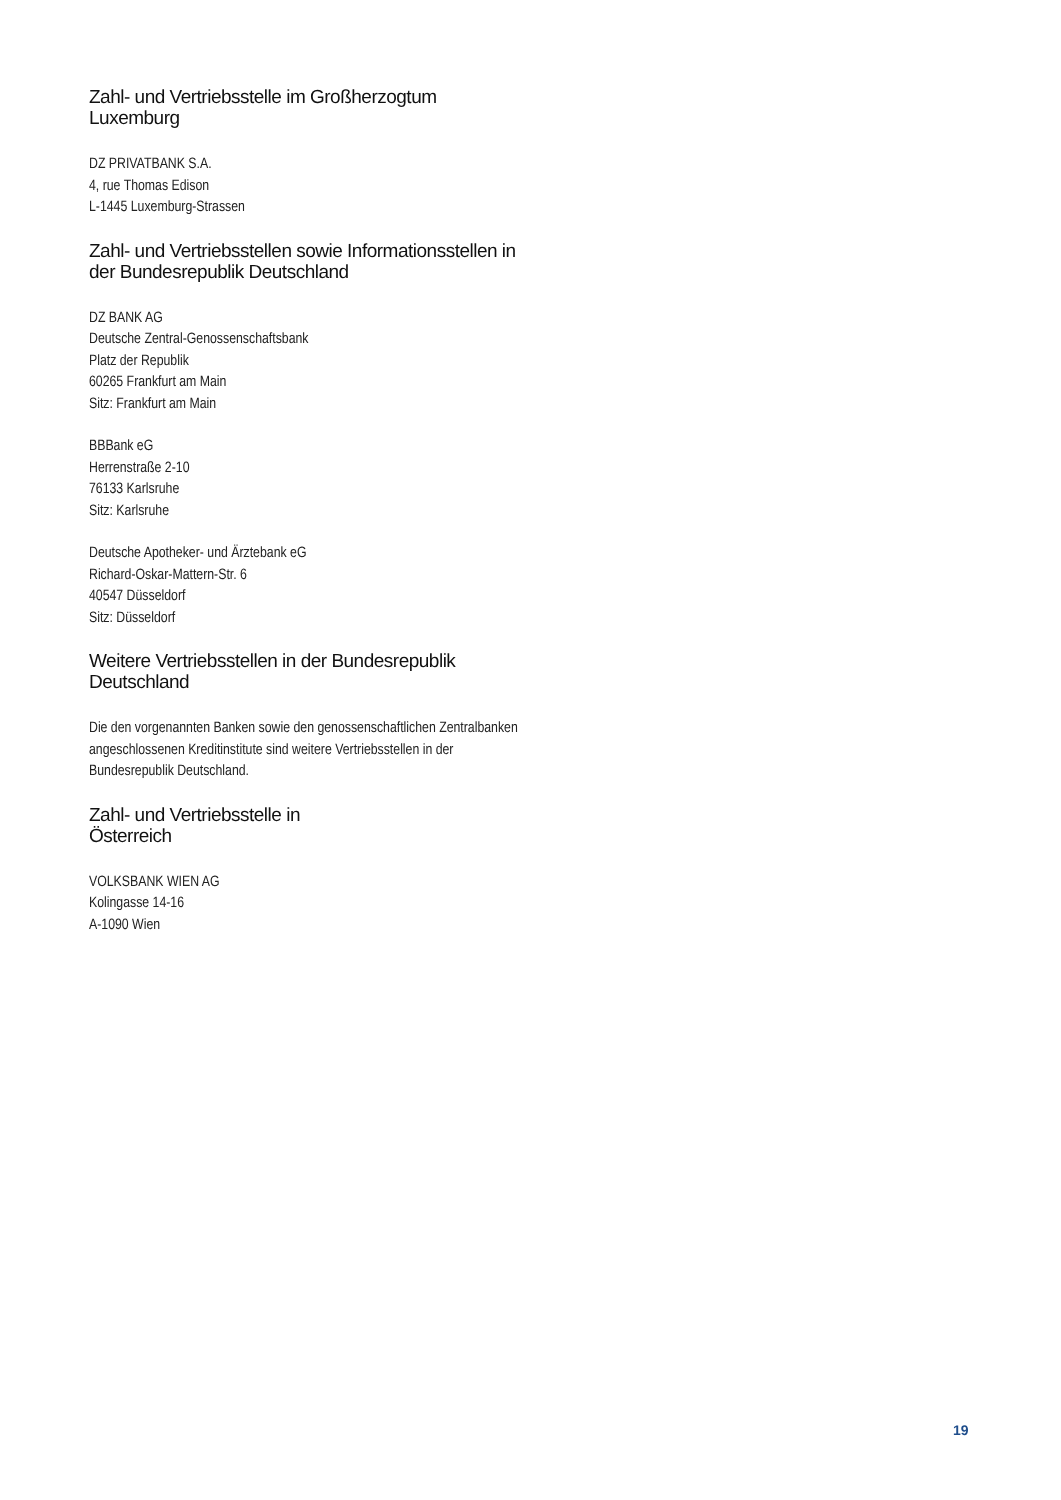Zahl- und Vertriebsstelle im Großherzogtum
Luxemburg
DZ PRIVATBANK S.A.
4, rue Thomas Edison
L-1445 Luxemburg-Strassen
Zahl- und Vertriebsstellen sowie Informationsstellen in der Bundesrepublik Deutschland
DZ BANK AG
Deutsche Zentral-Genossenschaftsbank
Platz der Republik
60265 Frankfurt am Main
Sitz: Frankfurt am Main
BBBank eG
Herrenstraße 2-10
76133 Karlsruhe
Sitz: Karlsruhe
Deutsche Apotheker- und Ärztebank eG
Richard-Oskar-Mattern-Str. 6
40547 Düsseldorf
Sitz: Düsseldorf
Weitere Vertriebsstellen in der Bundesrepublik
Deutschland
Die den vorgenannten Banken sowie den genossenschaftlichen Zentralbanken angeschlossenen Kreditinstitute sind weitere Vertriebsstellen in der Bundesrepublik Deutschland.
Zahl- und Vertriebsstelle in
Österreich
VOLKSBANK WIEN AG
Kolingasse 14-16
A-1090 Wien
19